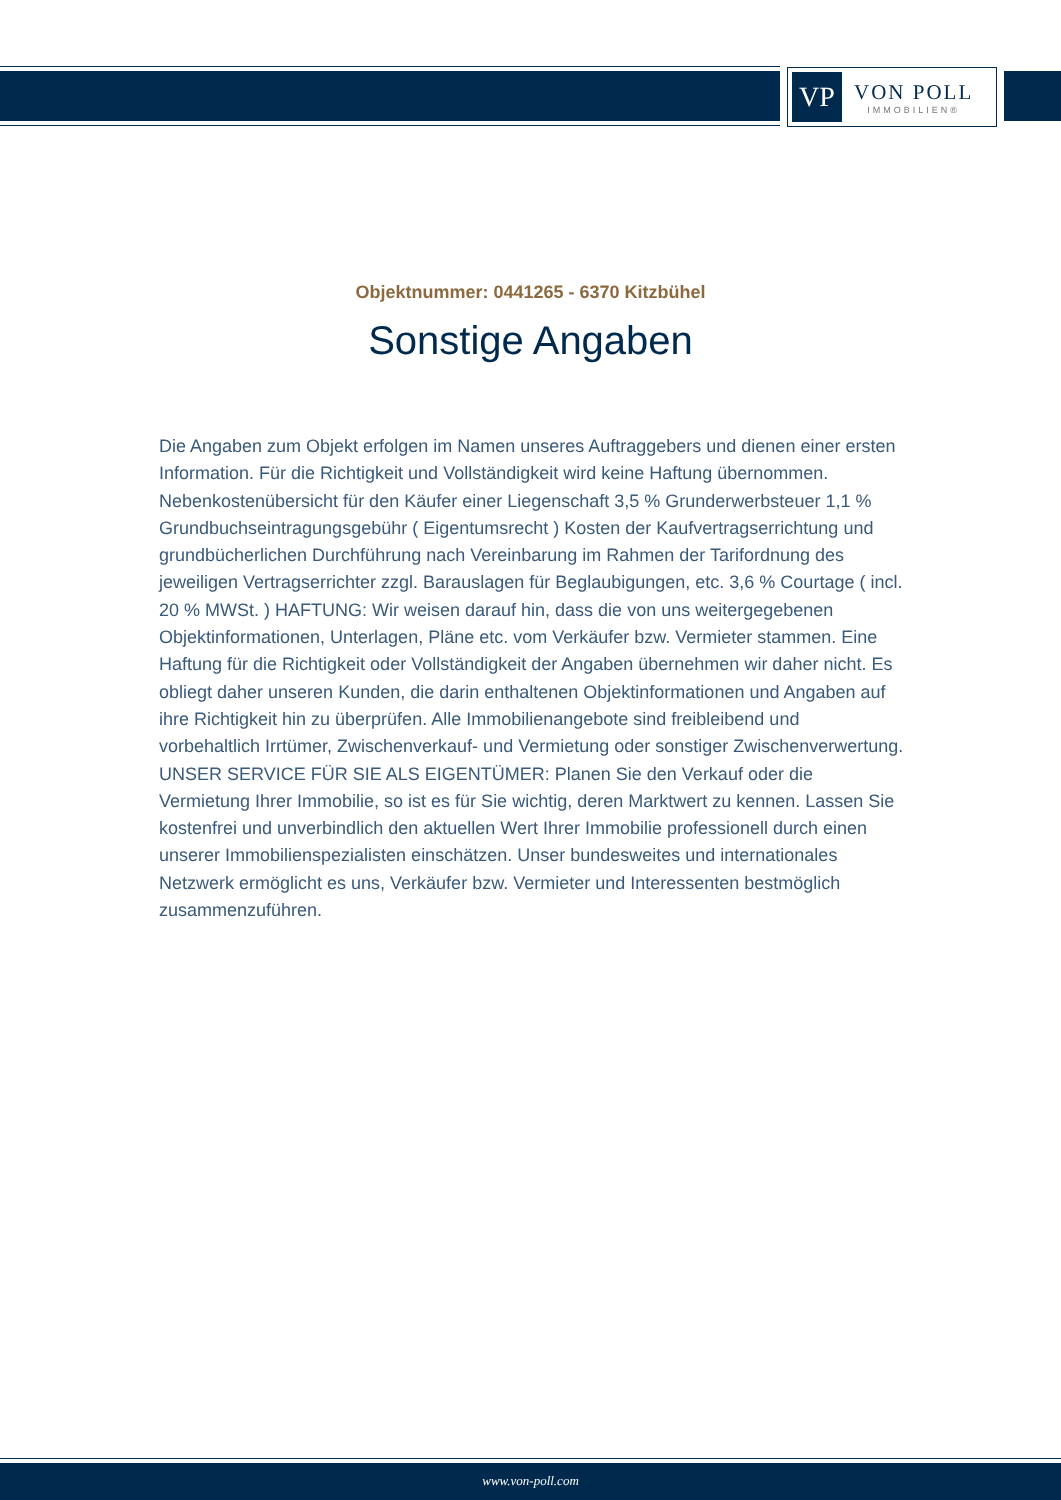VP
VON POLL
IMMOBILIEN®
Objektnummer: 0441265 - 6370 Kitzbühel
Sonstige Angaben
Die Angaben zum Objekt erfolgen im Namen unseres Auftraggebers und dienen einer ersten Information. Für die Richtigkeit und Vollständigkeit wird keine Haftung übernommen. Nebenkostenübersicht für den Käufer einer Liegenschaft 3,5 % Grunderwerbsteuer 1,1 % Grundbuchseintragungsgebühr ( Eigentumsrecht ) Kosten der Kaufvertragserrichtung und grundbücherlichen Durchführung nach Vereinbarung im Rahmen der Tarifordnung des jeweiligen Vertragserrichter zzgl. Barauslagen für Beglaubigungen, etc. 3,6 % Courtage ( incl. 20 % MWSt. ) HAFTUNG: Wir weisen darauf hin, dass die von uns weitergegebenen Objektinformationen, Unterlagen, Pläne etc. vom Verkäufer bzw. Vermieter stammen. Eine Haftung für die Richtigkeit oder Vollständigkeit der Angaben übernehmen wir daher nicht. Es obliegt daher unseren Kunden, die darin enthaltenen Objektinformationen und Angaben auf ihre Richtigkeit hin zu überprüfen. Alle Immobilienangebote sind freibleibend und vorbehaltlich Irrtümer, Zwischenverkauf- und Vermietung oder sonstiger Zwischenverwertung. UNSER SERVICE FÜR SIE ALS EIGENTÜMER: Planen Sie den Verkauf oder die Vermietung Ihrer Immobilie, so ist es für Sie wichtig, deren Marktwert zu kennen. Lassen Sie kostenfrei und unverbindlich den aktuellen Wert Ihrer Immobilie professionell durch einen unserer Immobilienspezialisten einschätzen. Unser bundesweites und internationales Netzwerk ermöglicht es uns, Verkäufer bzw. Vermieter und Interessenten bestmöglich zusammenzuführen.
www.von-poll.com